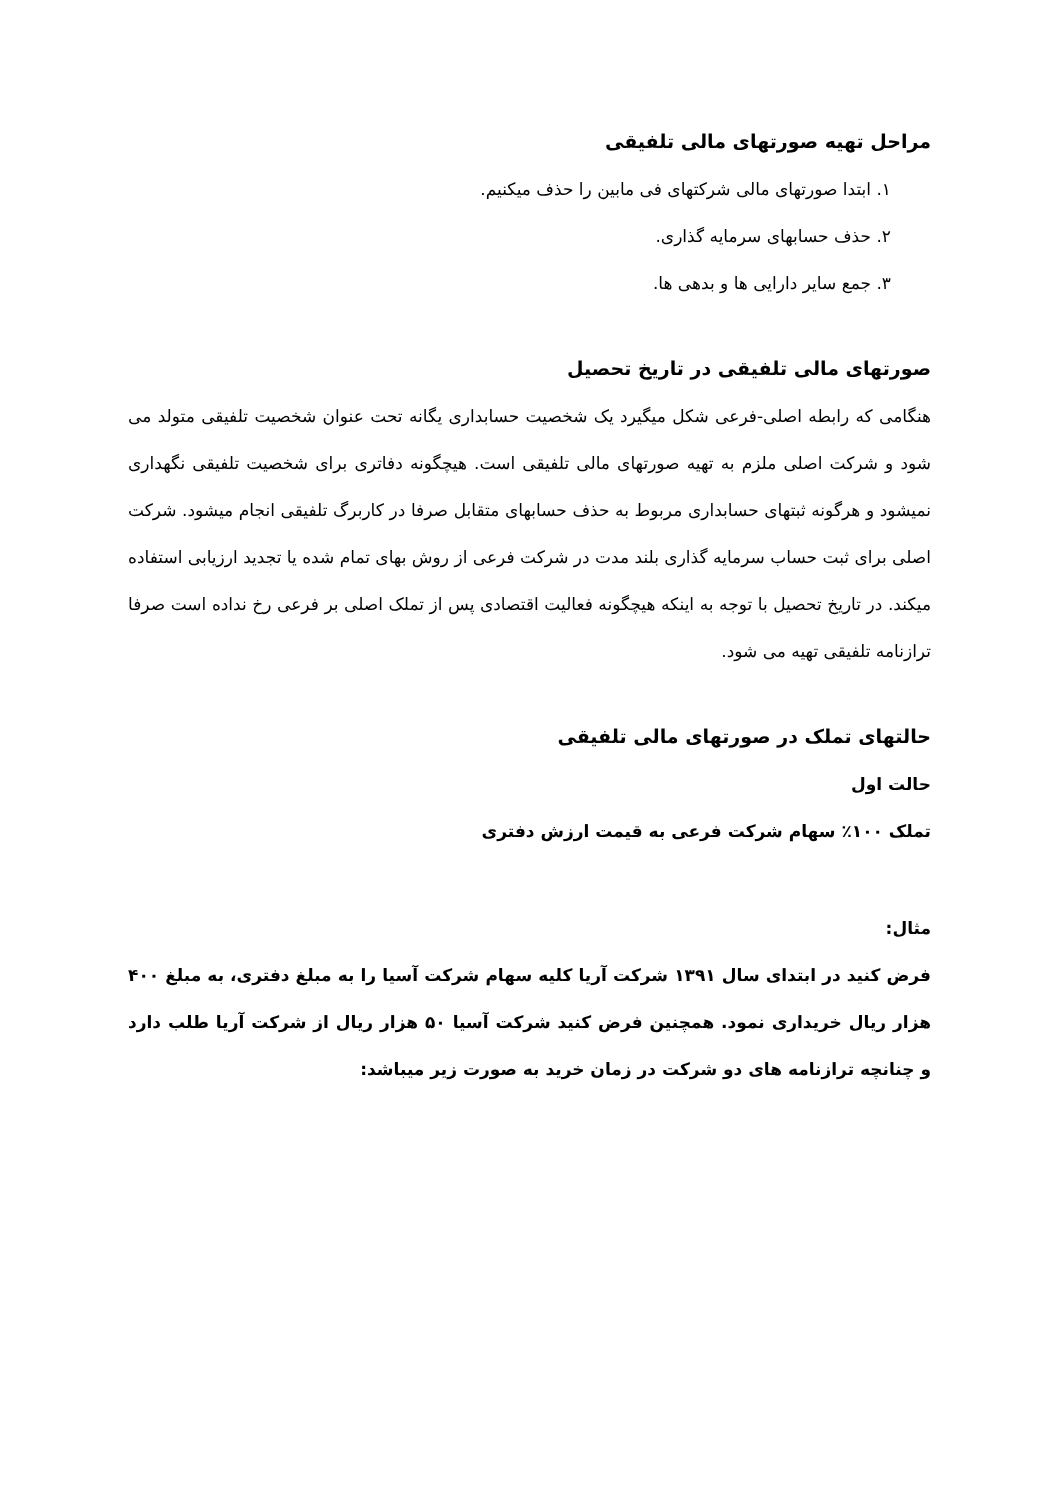مراحل تهیه صورتهای مالی تلفیقی
۱. ابتدا صورتهای مالی شرکتهای فی مابین را حذف میکنیم.
۲. حذف حسابهای سرمایه گذاری.
۳. جمع سایر دارایی ها و بدهی ها.
صورتهای مالی تلفیقی در تاریخ تحصیل
هنگامی که رابطه اصلی-فرعی شکل میگیرد یک شخصیت حسابداری یگانه تحت عنوان شخصیت تلفیقی متولد می شود و شرکت اصلی ملزم به تهیه صورتهای مالی تلفیقی است. هیچگونه دفاتری برای شخصیت تلفیقی نگهداری نمیشود و هرگونه ثبتهای حسابداری مربوط به حذف حسابهای متقابل صرفا در کاربرگ تلفیقی انجام میشود. شرکت اصلی برای ثبت حساب سرمایه گذاری بلند مدت در شرکت فرعی از روش بهای تمام شده یا تجدید ارزیابی استفاده میکند. در تاریخ تحصیل با توجه به اینکه هیچگونه فعالیت اقتصادی پس از تملک اصلی بر فرعی رخ نداده است صرفا ترازنامه تلفیقی تهیه می شود.
حالتهای تملک در صورتهای مالی تلفیقی
حالت اول
تملک ۱۰۰٪ سهام شرکت فرعی به قیمت ارزش دفتری
مثال:
فرض کنید در ابتدای سال ۱۳۹۱ شرکت آریا کلیه سهام شرکت آسیا را به مبلغ دفتری، به مبلغ ۴۰۰ هزار ریال خریداری نمود. همچنین فرض کنید شرکت آسیا ۵۰ هزار ریال از شرکت آریا طلب دارد و چنانچه ترازنامه های دو شرکت در زمان خرید به صورت زیر میباشد: